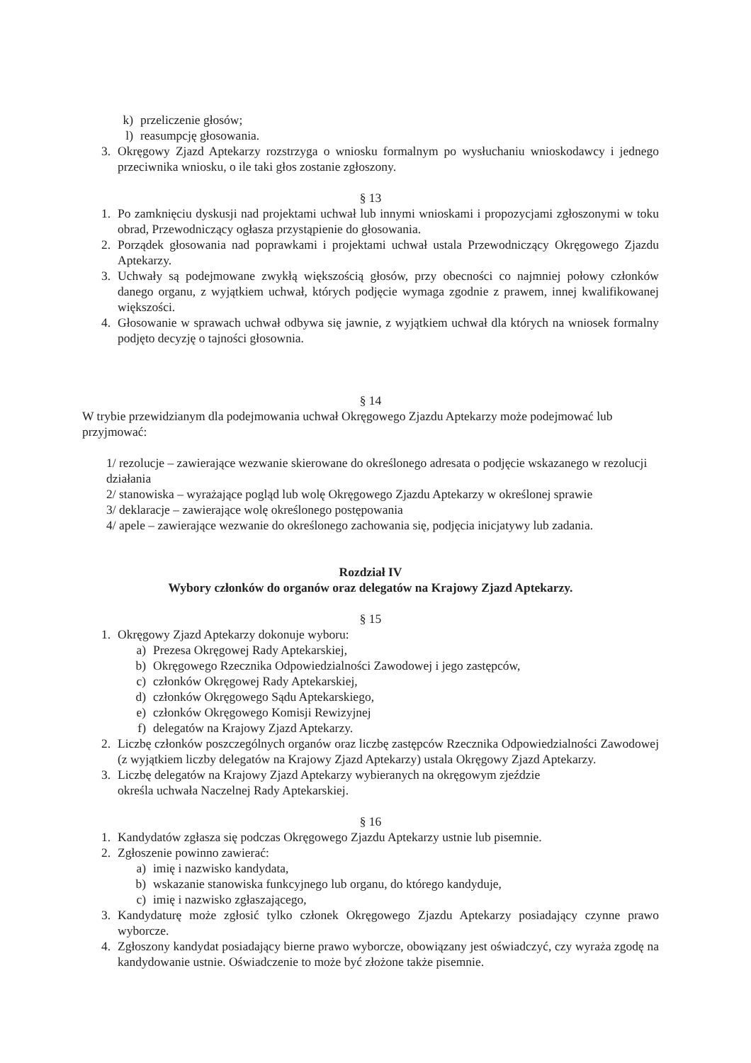k) przeliczenie głosów;
l) reasumpcję głosowania.
3. Okręgowy Zjazd Aptekarzy rozstrzyga o wniosku formalnym po wysłuchaniu wnioskodawcy i jednego przeciwnika wniosku, o ile taki głos zostanie zgłoszony.
§ 13
1. Po zamknięciu dyskusji nad projektami uchwał lub innymi wnioskami i propozycjami zgłoszonymi w toku obrad, Przewodniczący ogłasza przystąpienie do głosowania.
2. Porządek głosowania nad poprawkami i projektami uchwał ustala Przewodniczący Okręgowego Zjazdu Aptekarzy.
3. Uchwały są podejmowane zwykłą większością głosów, przy obecności co najmniej połowy członków danego organu, z wyjątkiem uchwał, których podjęcie wymaga zgodnie z prawem, innej kwalifikowanej większości.
4. Głosowanie w sprawach uchwał odbywa się jawnie, z wyjątkiem uchwał dla których na wniosek formalny podjęto decyzję o tajności głosownia.
§ 14
W trybie przewidzianym dla podejmowania uchwał Okręgowego Zjazdu Aptekarzy może podejmować lub przyjmować:
1/ rezolucje – zawierające wezwanie skierowane do określonego adresata o podjęcie wskazanego w rezolucji działania
2/ stanowiska – wyrażające pogląd lub wolę Okręgowego Zjazdu Aptekarzy w określonej sprawie
3/ deklaracje – zawierające wolę określonego postępowania
4/ apele – zawierające wezwanie do określonego zachowania się, podjęcia inicjatywy lub zadania.
Rozdział IV
Wybory członków do organów oraz delegatów na Krajowy Zjazd Aptekarzy.
§ 15
1. Okręgowy Zjazd Aptekarzy dokonuje wyboru:
a) Prezesa Okręgowej Rady Aptekarskiej,
b) Okręgowego Rzecznika Odpowiedzialności Zawodowej i jego zastępców,
c) członków Okręgowej Rady Aptekarskiej,
d) członków Okręgowego Sądu Aptekarskiego,
e) członków Okręgowego Komisji Rewizyjnej
f) delegatów na Krajowy Zjazd Aptekarzy.
2. Liczbę członków poszczególnych organów oraz liczbę zastępców Rzecznika Odpowiedzialności Zawodowej (z wyjątkiem liczby delegatów na Krajowy Zjazd Aptekarzy) ustala Okręgowy Zjazd Aptekarzy.
3. Liczbę delegatów na Krajowy Zjazd Aptekarzy wybieranych na okręgowym zjeździe
określa uchwała Naczelnej Rady Aptekarskiej.
§ 16
1. Kandydatów zgłasza się podczas Okręgowego Zjazdu Aptekarzy ustnie lub pisemnie.
2. Zgłoszenie powinno zawierać:
a) imię i nazwisko kandydata,
b) wskazanie stanowiska funkcyjnego lub organu, do którego kandyduje,
c) imię i nazwisko zgłaszającego,
3. Kandydaturę może zgłosić tylko członek Okręgowego Zjazdu Aptekarzy posiadający czynne prawo wyborcze.
4. Zgłoszony kandydat posiadający bierne prawo wyborcze, obowiązany jest oświadczyć, czy wyraża zgodę na kandydowanie ustnie. Oświadczenie to może być złożone także pisemnie.